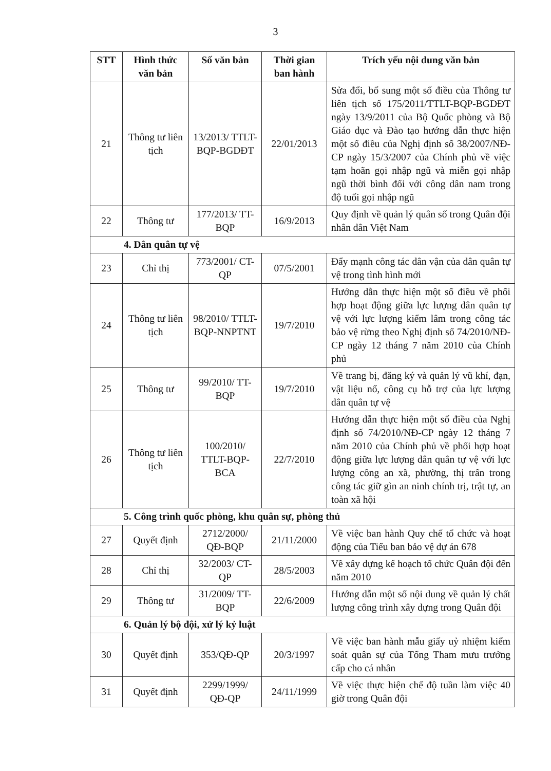3
| STT | Hình thức văn bản | Số văn bản | Thời gian ban hành | Trích yếu nội dung văn bản |
| --- | --- | --- | --- | --- |
| 21 | Thông tư liên tịch | 13/2013/ TTLT-BQP-BGDĐT | 22/01/2013 | Sửa đổi, bổ sung một số điều của Thông tư liên tịch số 175/2011/TTLT-BQP-BGDĐT ngày 13/9/2011 của Bộ Quốc phòng và Bộ Giáo dục và Đào tạo hướng dẫn thực hiện một số điều của Nghị định số 38/2007/NĐ-CP ngày 15/3/2007 của Chính phủ về việc tạm hoãn gọi nhập ngũ và miễn gọi nhập ngũ thời bình đối với công dân nam trong độ tuổi gọi nhập ngũ |
| 22 | Thông tư | 177/2013/ TT-BQP | 16/9/2013 | Quy định về quản lý quân số trong Quân đội nhân dân Việt Nam |
| 4. Dân quân tự vệ | | | | |
| 23 | Chỉ thị | 773/2001/ CT-QP | 07/5/2001 | Đẩy mạnh công tác dân vận của dân quân tự vệ trong tình hình mới |
| 24 | Thông tư liên tịch | 98/2010/ TTLT-BQP-NNPTNT | 19/7/2010 | Hướng dẫn thực hiện một số điều về phối hợp hoạt động giữa lực lượng dân quân tự vệ với lực lượng kiểm lâm trong công tác bảo vệ rừng theo Nghị định số 74/2010/NĐ-CP ngày 12 tháng 7 năm 2010 của Chính phủ |
| 25 | Thông tư | 99/2010/ TT-BQP | 19/7/2010 | Về trang bị, đăng ký và quản lý vũ khí, đạn, vật liệu nổ, công cụ hỗ trợ của lực lượng dân quân tự vệ |
| 26 | Thông tư liên tịch | 100/2010/ TTLT-BQP-BCA | 22/7/2010 | Hướng dẫn thực hiện một số điều của Nghị định số 74/2010/NĐ-CP ngày 12 tháng 7 năm 2010 của Chính phủ về phối hợp hoạt động giữa lực lượng dân quân tự vệ với lực lượng công an xã, phường, thị trấn trong công tác giữ gìn an ninh chính trị, trật tự, an toàn xã hội |
| 5. Công trình quốc phòng, khu quân sự, phòng thủ | | | | |
| 27 | Quyết định | 2712/2000/ QĐ-BQP | 21/11/2000 | Về việc ban hành Quy chế tổ chức và hoạt động của Tiểu ban bảo vệ dự án 678 |
| 28 | Chỉ thị | 32/2003/ CT-QP | 28/5/2003 | Về xây dựng kế hoạch tổ chức Quân đội đến năm 2010 |
| 29 | Thông tư | 31/2009/ TT-BQP | 22/6/2009 | Hướng dẫn một số nội dung về quản lý chất lượng công trình xây dựng trong Quân đội |
| 6. Quản lý bộ đội, xử lý kỷ luật | | | | |
| 30 | Quyết định | 353/QĐ-QP | 20/3/1997 | Về việc ban hành mẫu giấy uỷ nhiệm kiểm soát quân sự của Tổng Tham mưu trưởng cấp cho cá nhân |
| 31 | Quyết định | 2299/1999/ QĐ-QP | 24/11/1999 | Về việc thực hiện chế độ tuần làm việc 40 giờ trong Quân đội |